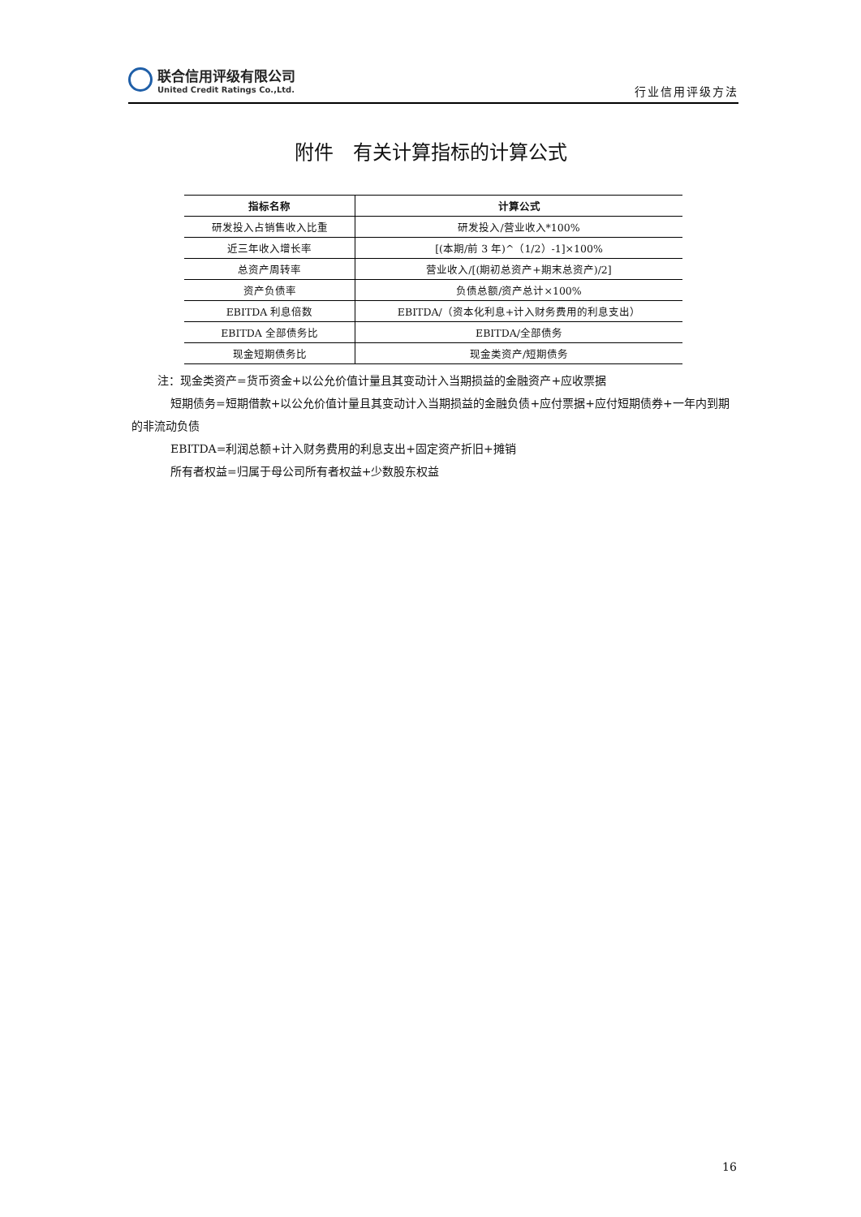联合信用评级有限公司
United Credit Ratings Co.,Ltd.
行业信用评级方法
附件　有关计算指标的计算公式
| 指标名称 | 计算公式 |
| --- | --- |
| 研发投入占销售收入比重 | 研发投入/营业收入*100% |
| 近三年收入增长率 | [(本期/前 3 年)^（1/2）-1]×100% |
| 总资产周转率 | 营业收入/[(期初总资产+期末总资产)/2] |
| 资产负债率 | 负债总额/资产总计×100% |
| EBITDA 利息倍数 | EBITDA/（资本化利息+计入财务费用的利息支出） |
| EBITDA 全部债务比 | EBITDA/全部债务 |
| 现金短期债务比 | 现金类资产/短期债务 |
注：现金类资产=货币资金+以公允价值计量且其变动计入当期损益的金融资产+应收票据
短期债务=短期借款+以公允价值计量且其变动计入当期损益的金融负债+应付票据+应付短期债券+一年内到期的非流动负债
EBITDA=利润总额+计入财务费用的利息支出+固定资产折旧+摊销
所有者权益=归属于母公司所有者权益+少数股东权益
16